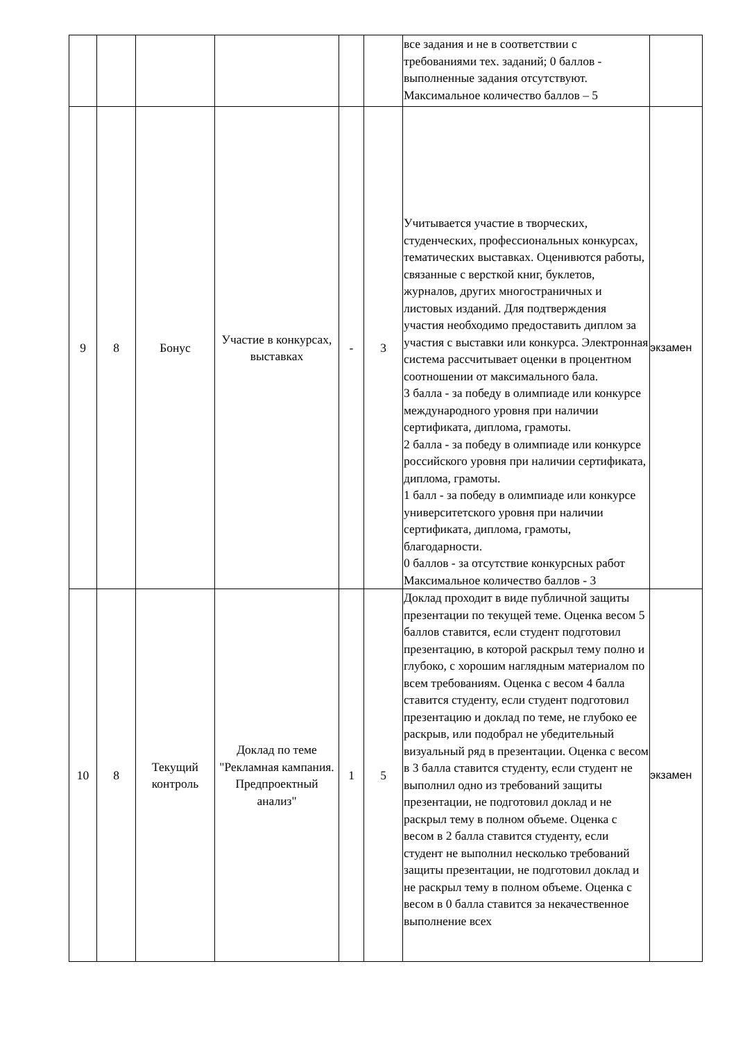| | | | | | | все задания и не в соответствии с требованиями тех. заданий; 0 баллов - выполненные задания отсутствуют. Максимальное количество баллов – 5 | |
| 9 | 8 | Бонус | Участие в конкурсах, выставках | - | 3 | Учитывается участие в творческих, студенческих, профессиональных конкурсах, тематических выставках. Оценивются работы, связанные с версткой книг, буклетов, журналов, других многостраничных и листовых изданий. Для подтверждения участия необходимо предоставить диплом за участия с выставки или конкурса. Электронная система рассчитывает оценки в процентном соотношении от максимального бала. 3 балла - за победу в олимпиаде или конкурсе международного уровня при наличии сертификата, диплома, грамоты. 2 балла - за победу в олимпиаде или конкурсе российского уровня при наличии сертификата, диплома, грамоты. 1 балл - за победу в олимпиаде или конкурсе университетского уровня при наличии сертификата, диплома, грамоты, благодарности. 0 баллов - за отсутствие конкурсных работ Максимальное количество баллов - 3 | экзамен |
| 10 | 8 | Текущий контроль | Доклад по теме "Рекламная кампания. Предпроектный анализ" | 1 | 5 | Доклад проходит в виде публичной защиты презентации по текущей теме. Оценка весом 5 баллов ставится, если студент подготовил презентацию, в которой раскрыл тему полно и глубоко, с хорошим наглядным материалом по всем требованиям. Оценка с весом 4 балла ставится студенту, если студент подготовил презентацию и доклад по теме, не глубоко ее раскрыв, или подобрал не убедительный визуальный ряд в презентации. Оценка с весом в 3 балла ставится студенту, если студент не выполнил одно из требований защиты презентации, не подготовил доклад и не раскрыл тему в полном объеме. Оценка с весом в 2 балла ставится студенту, если студент не выполнил несколько требований защиты презентации, не подготовил доклад и не раскрыл тему в полном объеме. Оценка с весом в 0 балла ставится за некачественное выполнение всех | экзамен |